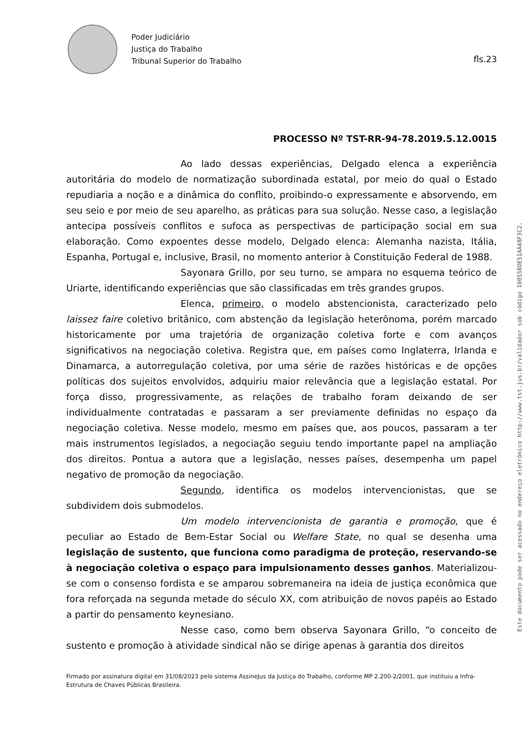Poder Judiciário
Justiça do Trabalho
Tribunal Superior do Trabalho
fls.23
PROCESSO Nº TST-RR-94-78.2019.5.12.0015
Ao lado dessas experiências, Delgado elenca a experiência autoritária do modelo de normatização subordinada estatal, por meio do qual o Estado repudiaria a noção e a dinâmica do conflito, proibindo-o expressamente e absorvendo, em seu seio e por meio de seu aparelho, as práticas para sua solução. Nesse caso, a legislação antecipa possíveis conflitos e sufoca as perspectivas de participação social em sua elaboração. Como expoentes desse modelo, Delgado elenca: Alemanha nazista, Itália, Espanha, Portugal e, inclusive, Brasil, no momento anterior à Constituição Federal de 1988.
Sayonara Grillo, por seu turno, se ampara no esquema teórico de Uriarte, identificando experiências que são classificadas em três grandes grupos.
Elenca, primeiro, o modelo abstencionista, caracterizado pelo laissez faire coletivo britânico, com abstenção da legislação heterônoma, porém marcado historicamente por uma trajetória de organização coletiva forte e com avanços significativos na negociação coletiva. Registra que, em países como Inglaterra, Irlanda e Dinamarca, a autorregulação coletiva, por uma série de razões históricas e de opções políticas dos sujeitos envolvidos, adquiriu maior relevância que a legislação estatal. Por força disso, progressivamente, as relações de trabalho foram deixando de ser individualmente contratadas e passaram a ser previamente definidas no espaço da negociação coletiva. Nesse modelo, mesmo em países que, aos poucos, passaram a ter mais instrumentos legislados, a negociação seguiu tendo importante papel na ampliação dos direitos. Pontua a autora que a legislação, nesses países, desempenha um papel negativo de promoção da negociação.
Segundo, identifica os modelos intervencionistas, que se subdividem dois submodelos.
Um modelo intervencionista de garantia e promoção, que é peculiar ao Estado de Bem-Estar Social ou Welfare State, no qual se desenha uma legislação de sustento, que funciona como paradigma de proteção, reservando-se à negociação coletiva o espaço para impulsionamento desses ganhos. Materializou-se com o consenso fordista e se amparou sobremaneira na ideia de justiça econômica que fora reforçada na segunda metade do século XX, com atribuição de novos papéis ao Estado a partir do pensamento keynesiano.
Nesse caso, como bem observa Sayonara Grillo, “o conceito de sustento e promoção à atividade sindical não se dirige apenas à garantia dos direitos
Firmado por assinatura digital em 31/08/2023 pelo sistema AssineJus da Justiça do Trabalho, conforme MP 2.200-2/2001, que instituiu a Infra-Estrutura de Chaves Públicas Brasileira.
Este documento pode ser acessado no endereço eletrônico http://www.tst.jus.br/validador sob código 100558OE51AA48F3C2.